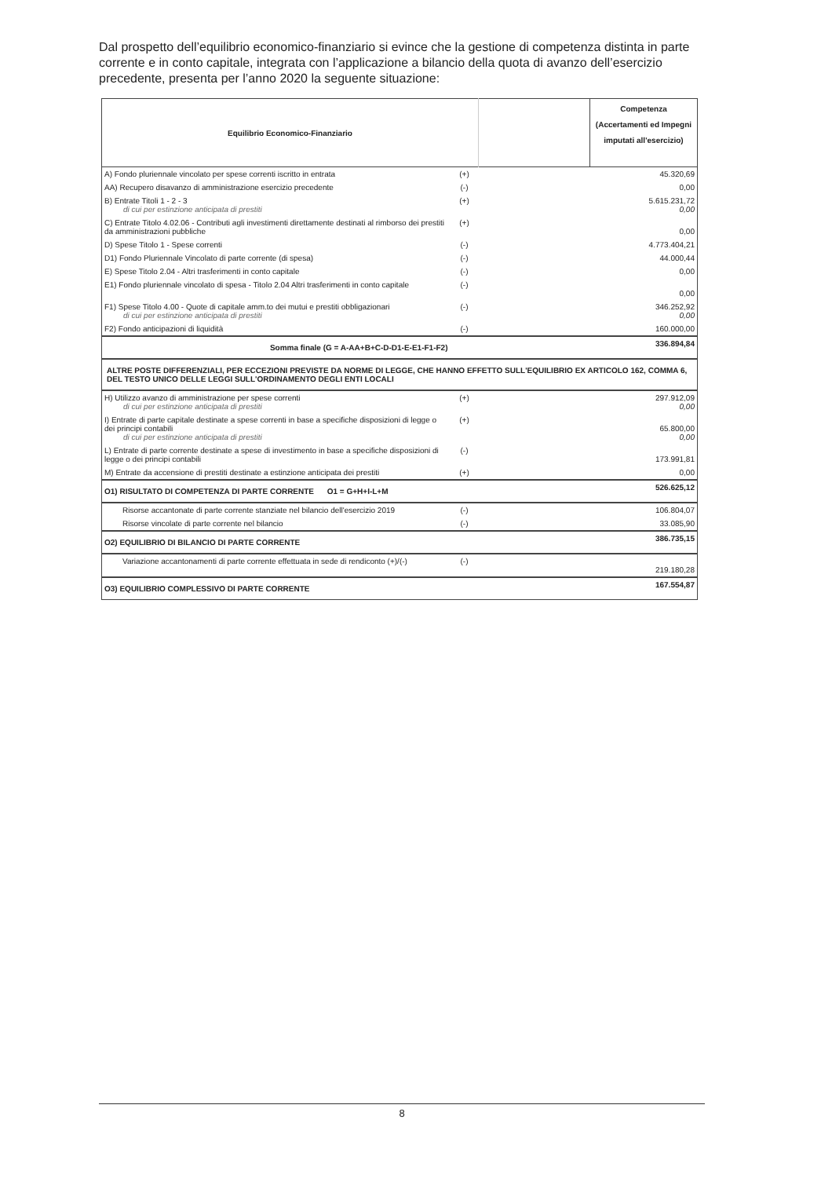Dal prospetto dell’equilibrio economico-finanziario si evince che la gestione di competenza distinta in parte corrente e in conto capitale, integrata con l’applicazione a bilancio della quota di avanzo dell’esercizio precedente, presenta per l’anno 2020 la seguente situazione:
| Equilibrio Economico-Finanziario | | | Competenza (Accertamenti ed Impegni imputati all'esercizio) |
| --- | --- | --- | --- |
| A) Fondo pluriennale vincolato per spese correnti iscritto in entrata | (+) | | 45.320,69 |
| AA) Recupero disavanzo di amministrazione esercizio precedente | (-) | | 0,00 |
| B) Entrate Titoli 1 - 2 - 3 di cui per estinzione anticipata di prestiti | (+) | | 5.615.231,72 0,00 |
| C) Entrate Titolo 4.02.06 - Contributi agli investimenti direttamente destinati al rimborso dei prestiti da amministrazioni pubbliche | (+) | | 0,00 |
| D) Spese Titolo 1 - Spese correnti | (-) | | 4.773.404,21 |
| D1) Fondo Pluriennale Vincolato di parte corrente (di spesa) | (-) | | 44.000,44 |
| E) Spese Titolo 2.04 - Altri trasferimenti in conto capitale | (-) | | 0,00 |
| E1) Fondo pluriennale vincolato di spesa - Titolo 2.04 Altri trasferimenti in conto capitale | (-) | | 0,00 |
| F1) Spese Titolo 4.00 - Quote di capitale amm.to dei mutui e prestiti obbligazionari di cui per estinzione anticipata di prestiti | (-) | | 346.252,92 0,00 |
| F2) Fondo anticipazioni di liquidità | (-) | | 160.000,00 |
| Somma finale (G = A-AA+B+C-D-D1-E-E1-F1-F2) | | | 336.894,84 |
| ALTRE POSTE DIFFERENZIALI, PER ECCEZIONI PREVISTE DA NORME DI LEGGE, CHE HANNO EFFETTO SULL'EQUILIBRIO EX ARTICOLO 162, COMMA 6, DEL TESTO UNICO DELLE LEGGI SULL'ORDINAMENTO DEGLI ENTI LOCALI | | | |
| H) Utilizzo avanzo di amministrazione per spese correnti di cui per estinzione anticipata di prestiti | (+) | | 297.912,09 0,00 |
| I) Entrate di parte capitale destinate a spese correnti in base a specifiche disposizioni di legge o dei principi contabili di cui per estinzione anticipata di prestiti | (+) | | 65.800,00 0,00 |
| L) Entrate di parte corrente destinate a spese di investimento in base a specifiche disposizioni di legge o dei principi contabili | (-) | | 173.991,81 |
| M) Entrate da accensione di prestiti destinate a estinzione anticipata dei prestiti | (+) | | 0,00 |
| O1) RISULTATO DI COMPETENZA DI PARTE CORRENTE O1 = G+H+I-L+M | | | 526.625,12 |
| Risorse accantonate di parte corrente stanziate nel bilancio dell'esercizio 2019 | (-) | | 106.804,07 |
| Risorse vincolate di parte corrente nel bilancio | (-) | | 33.085,90 |
| O2) EQUILIBRIO DI BILANCIO DI PARTE CORRENTE | | | 386.735,15 |
| Variazione accantonamenti di parte corrente effettuata in sede di rendiconto (+)/(-) | (-) | | 219.180,28 |
| O3) EQUILIBRIO COMPLESSIVO DI PARTE CORRENTE | | | 167.554,87 |
8